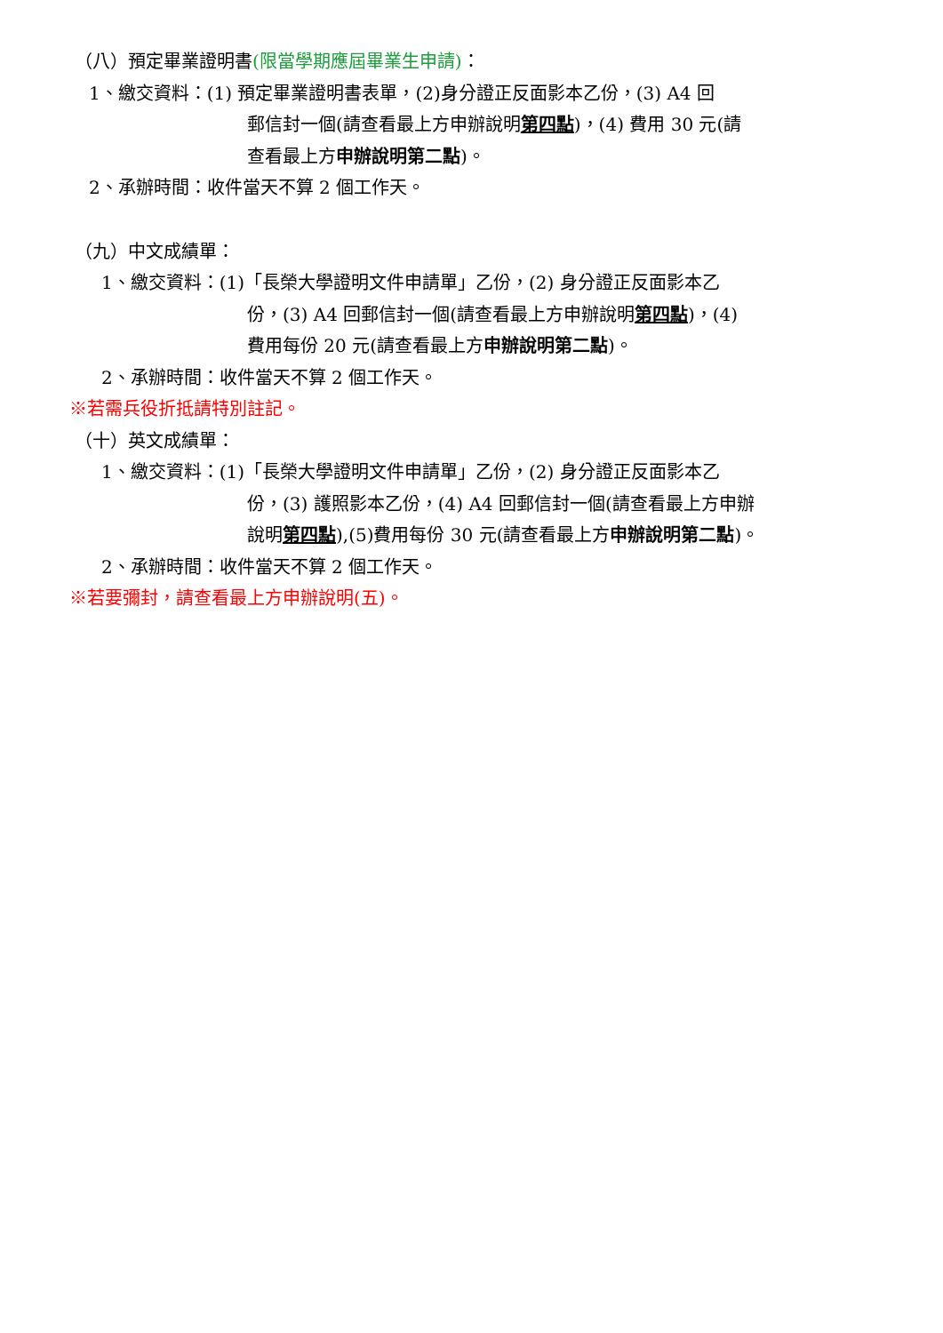（八）預定畢業證明書(限當學期應屆畢業生申請)：
1、繳交資料：(1) 預定畢業證明書表單，(2)身分證正反面影本乙份，(3) A4 回
郵信封一個(請查看最上方申辦說明第四點)，(4) 費用 30 元(請
查看最上方申辦說明第二點)。
2、承辦時間：收件當天不算 2 個工作天。
（九）中文成績單：
1、繳交資料：(1)「長榮大學證明文件申請單」乙份，(2) 身分證正反面影本乙
份，(3) A4 回郵信封一個(請查看最上方申辦說明第四點)，(4)
費用每份 20 元(請查看最上方申辦說明第二點)。
2、承辦時間：收件當天不算 2 個工作天。
※若需兵役折抵請特別註記。
（十）英文成績單：
1、繳交資料：(1)「長榮大學證明文件申請單」乙份，(2) 身分證正反面影本乙
份，(3) 護照影本乙份，(4) A4 回郵信封一個(請查看最上方申辦
說明第四點),(5)費用每份 30 元(請查看最上方申辦說明第二點)。
2、承辦時間：收件當天不算 2 個工作天。
※若要彌封，請查看最上方申辦說明(五)。